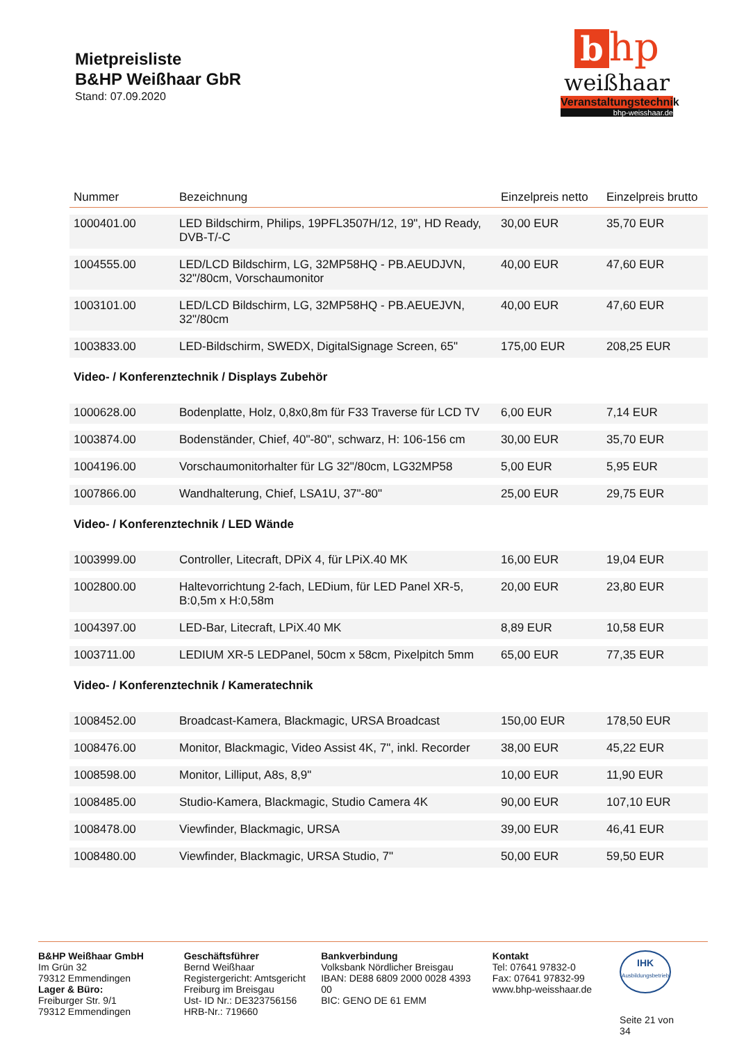Mietpreisliste
B&HP Weißhaar GbR
Stand: 07.09.2020
b hp
weißhaar
Veranstaltungstechnik
bhp-weisshaar.de
| Nummer | Bezeichnung | Einzelpreis netto | Einzelpreis brutto |
| --- | --- | --- | --- |
| 1000401.00 | LED Bildschirm, Philips, 19PFL3507H/12, 19", HD Ready, DVB-T/-C | 30,00 EUR | 35,70 EUR |
| 1004555.00 | LED/LCD Bildschirm, LG, 32MP58HQ - PB.AEUDJVN, 32"/80cm, Vorschaumonitor | 40,00 EUR | 47,60 EUR |
| 1003101.00 | LED/LCD Bildschirm, LG, 32MP58HQ - PB.AEUEJVN, 32"/80cm | 40,00 EUR | 47,60 EUR |
| 1003833.00 | LED-Bildschirm, SWEDX, DigitalSignage Screen, 65" | 175,00 EUR | 208,25 EUR |
| Video- / Konferenztechnik / Displays Zubehör | | | |
| 1000628.00 | Bodenplatte, Holz, 0,8x0,8m für F33 Traverse für LCD TV | 6,00 EUR | 7,14 EUR |
| 1003874.00 | Bodenständer, Chief, 40"-80", schwarz, H: 106-156 cm | 30,00 EUR | 35,70 EUR |
| 1004196.00 | Vorschaumonitorhalter für LG 32"/80cm, LG32MP58 | 5,00 EUR | 5,95 EUR |
| 1007866.00 | Wandhalterung, Chief, LSA1U, 37"-80" | 25,00 EUR | 29,75 EUR |
| Video- / Konferenztechnik / LED Wände | | | |
| 1003999.00 | Controller, Litecraft, DPiX 4, für LPiX.40 MK | 16,00 EUR | 19,04 EUR |
| 1002800.00 | Haltevorrichtung 2-fach, LEDium, für LED Panel XR-5, B:0,5m x H:0,58m | 20,00 EUR | 23,80 EUR |
| 1004397.00 | LED-Bar, Litecraft, LPiX.40 MK | 8,89 EUR | 10,58 EUR |
| 1003711.00 | LEDIUM XR-5 LEDPanel, 50cm x 58cm, Pixelpitch 5mm | 65,00 EUR | 77,35 EUR |
| Video- / Konferenztechnik / Kameratechnik | | | |
| 1008452.00 | Broadcast-Kamera, Blackmagic, URSA Broadcast | 150,00 EUR | 178,50 EUR |
| 1008476.00 | Monitor, Blackmagic, Video Assist 4K, 7", inkl. Recorder | 38,00 EUR | 45,22 EUR |
| 1008598.00 | Monitor, Lilliput, A8s, 8,9" | 10,00 EUR | 11,90 EUR |
| 1008485.00 | Studio-Kamera, Blackmagic, Studio Camera 4K | 90,00 EUR | 107,10 EUR |
| 1008478.00 | Viewfinder, Blackmagic, URSA | 39,00 EUR | 46,41 EUR |
| 1008480.00 | Viewfinder, Blackmagic, URSA Studio, 7" | 50,00 EUR | 59,50 EUR |
B&HP Weißhaar GmbH
Im Grün 32
79312 Emmendingen
Lager & Büro:
Freiburger Str. 9/1
79312 Emmendingen
Geschäftsführer
Bernd Weißhaar
Registergericht: Amtsgericht Freiburg im Breisgau
Ust- ID Nr.: DE323756156
HRB-Nr.: 719660
Bankverbindung
Volksbank Nördlicher Breisgau
IBAN: DE88 6809 2000 0028 4393 00
BIC: GENO DE 61 EMM
Kontakt
Tel: 07641 97832-0
Fax: 07641 97832-99
www.bhp-weisshaar.de
IHK
Ausbildungsbetrieb
Seite 21 von 34